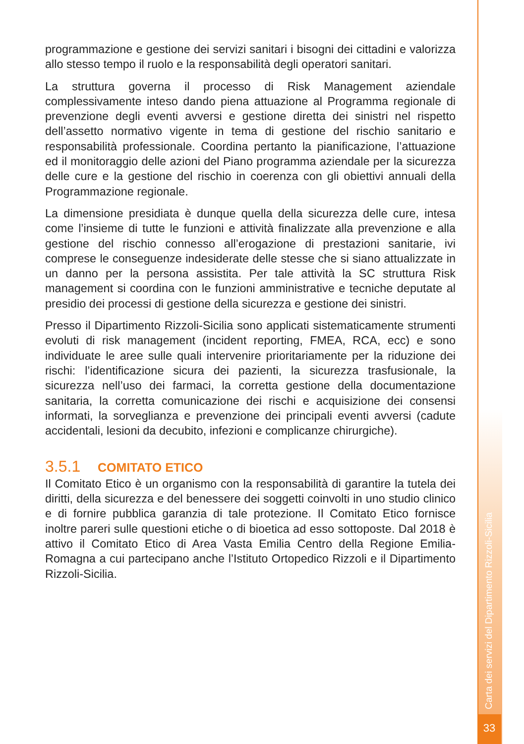programmazione e gestione dei servizi sanitari i bisogni dei cittadini e valorizza allo stesso tempo il ruolo e la responsabilità degli operatori sanitari.
La struttura governa il processo di Risk Management aziendale complessivamente inteso dando piena attuazione al Programma regionale di prevenzione degli eventi avversi e gestione diretta dei sinistri nel rispetto dell’assetto normativo vigente in tema di gestione del rischio sanitario e responsabilità professionale. Coordina pertanto la pianificazione, l’attuazione ed il monitoraggio delle azioni del Piano programma aziendale per la sicurezza delle cure e la gestione del rischio in coerenza con gli obiettivi annuali della Programmazione regionale.
La dimensione presidiata è dunque quella della sicurezza delle cure, intesa come l’insieme di tutte le funzioni e attività finalizzate alla prevenzione e alla gestione del rischio connesso all’erogazione di prestazioni sanitarie, ivi comprese le conseguenze indesiderate delle stesse che si siano attualizzate in un danno per la persona assistita. Per tale attività la SC struttura Risk management si coordina con le funzioni amministrative e tecniche deputate al presidio dei processi di gestione della sicurezza e gestione dei sinistri.
Presso il Dipartimento Rizzoli-Sicilia sono applicati sistematicamente strumenti evoluti di risk management (incident reporting, FMEA, RCA, ecc) e sono individuate le aree sulle quali intervenire prioritariamente per la riduzione dei rischi: l’identificazione sicura dei pazienti, la sicurezza trasfusionale, la sicurezza nell’uso dei farmaci, la corretta gestione della documentazione sanitaria, la corretta comunicazione dei rischi e acquisizione dei consensi informati, la sorveglianza e prevenzione dei principali eventi avversi (cadute accidentali, lesioni da decubito, infezioni e complicanze chirurgiche).
3.5.1 COMITATO ETICO
Il Comitato Etico è un organismo con la responsabilità di garantire la tutela dei diritti, della sicurezza e del benessere dei soggetti coinvolti in uno studio clinico e di fornire pubblica garanzia di tale protezione. Il Comitato Etico fornisce inoltre pareri sulle questioni etiche o di bioetica ad esso sottoposte. Dal 2018 è attivo il Comitato Etico di Area Vasta Emilia Centro della Regione Emilia-Romagna a cui partecipano anche l’Istituto Ortopedico Rizzoli e il Dipartimento Rizzoli-Sicilia.
Carta dei servizi del Dipartimento Rizzoli-Sicilia
33